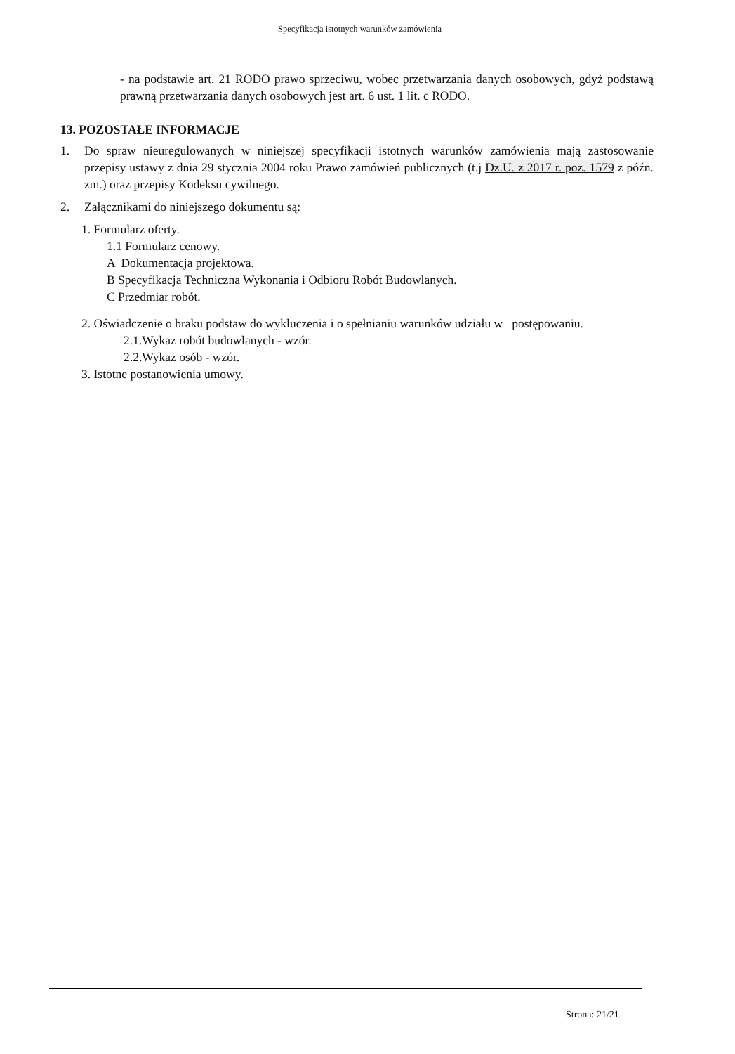Specyfikacja istotnych warunków zamówienia
- na podstawie art. 21 RODO prawo sprzeciwu, wobec przetwarzania danych osobowych, gdyż podstawą prawną przetwarzania danych osobowych jest art. 6 ust. 1 lit. c RODO.
13. POZOSTAŁE INFORMACJE
1. Do spraw nieuregulowanych w niniejszej specyfikacji istotnych warunków zamówienia mają zastosowanie przepisy ustawy z dnia 29 stycznia 2004 roku Prawo zamówień publicznych (t.j Dz.U. z 2017 r. poz. 1579 z późn. zm.) oraz przepisy Kodeksu cywilnego.
2. Załącznikami do niniejszego dokumentu są:
1. Formularz oferty.
1.1 Formularz cenowy.
A Dokumentacja projektowa.
B Specyfikacja Techniczna Wykonania i Odbioru Robót Budowlanych.
C Przedmiar robót.
2. Oświadczenie o braku podstaw do wykluczenia i o spełnianiu warunków udziału w postępowaniu.
2.1.Wykaz robót budowlanych - wzór.
2.2.Wykaz osób - wzór.
3. Istotne postanowienia umowy.
Strona: 21/21